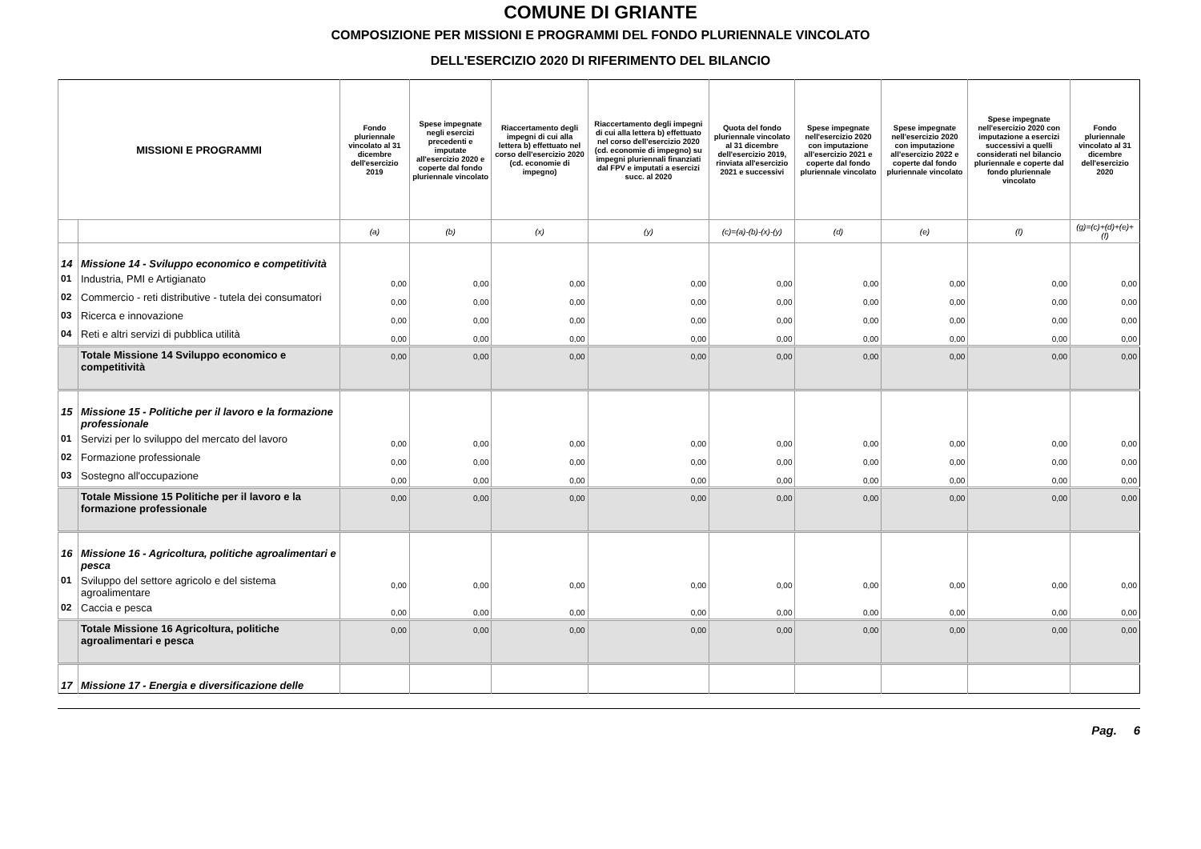COMUNE DI GRIANTE
COMPOSIZIONE PER MISSIONI E PROGRAMMI DEL FONDO PLURIENNALE VINCOLATO
DELL'ESERCIZIO 2020 DI RIFERIMENTO DEL BILANCIO
| MISSIONI E PROGRAMMI | | Fondo pluriennale vincolato al 31 dicembre dell'esercizio 2019 | Spese impegnate negli esercizi precedenti e imputate all'esercizio 2020 e coperte dal fondo pluriennale vincolato | Riaccertamento degli impegni di cui alla lettera b) effettuato nel corso dell'esercizio 2020 (cd. economie di impegno) | Riaccertamento degli impegni di cui alla lettera b) effettuato nel corso dell'esercizio 2020 (cd. economie di impegno) su impegni pluriennali finanziati dal FPV e imputati a esercizi succ. al 2020 | Quota del fondo pluriennale vincolato al 31 dicembre dell'esercizio 2019, rinviata all'esercizio 2021 e successivi | Spese impegnate nell'esercizio 2020 con imputazione all'esercizio 2021 e coperte dal fondo pluriennale vincolato | Spese impegnate nell'esercizio 2020 con imputazione all'esercizio 2022 e coperte dal fondo pluriennale vincolato | Spese impegnate nell'esercizio 2020 con imputazione a esercizi successivi a quelli considerati nel bilancio pluriennale e coperte dal fondo pluriennale vincolato | Fondo pluriennale vincolato al 31 dicembre dell'esercizio 2020 |
| --- | --- | --- | --- | --- | --- | --- | --- | --- | --- | --- |
| | | (a) | (b) | (x) | (y) | (c)=(a)-(b)-(x)-(y) | (d) | (e) | (f) | (g)=(c)+(d)+(e)+(f) |
| 14 | Missione 14 - Sviluppo economico e competitività | | | | | | | | | |
| 01 | Industria, PMI e Artigianato | 0,00 | 0,00 | 0,00 | 0,00 | 0,00 | 0,00 | 0,00 | 0,00 | 0,00 |
| 02 | Commercio - reti distributive - tutela dei consumatori | 0,00 | 0,00 | 0,00 | 0,00 | 0,00 | 0,00 | 0,00 | 0,00 | 0,00 |
| 03 | Ricerca e innovazione | 0,00 | 0,00 | 0,00 | 0,00 | 0,00 | 0,00 | 0,00 | 0,00 | 0,00 |
| 04 | Reti e altri servizi di pubblica utilità | 0,00 | 0,00 | 0,00 | 0,00 | 0,00 | 0,00 | 0,00 | 0,00 | 0,00 |
| | Totale Missione 14 Sviluppo economico e competitività | 0,00 | 0,00 | 0,00 | 0,00 | 0,00 | 0,00 | 0,00 | 0,00 | 0,00 |
| 15 | Missione 15 - Politiche per il lavoro e la formazione professionale | | | | | | | | | |
| 01 | Servizi per lo sviluppo del mercato del lavoro | 0,00 | 0,00 | 0,00 | 0,00 | 0,00 | 0,00 | 0,00 | 0,00 | 0,00 |
| 02 | Formazione professionale | 0,00 | 0,00 | 0,00 | 0,00 | 0,00 | 0,00 | 0,00 | 0,00 | 0,00 |
| 03 | Sostegno all'occupazione | 0,00 | 0,00 | 0,00 | 0,00 | 0,00 | 0,00 | 0,00 | 0,00 | 0,00 |
| | Totale Missione 15 Politiche per il lavoro e la formazione professionale | 0,00 | 0,00 | 0,00 | 0,00 | 0,00 | 0,00 | 0,00 | 0,00 | 0,00 |
| 16 | Missione 16 - Agricoltura, politiche agroalimentari e pesca | | | | | | | | | |
| 01 | Sviluppo del settore agricolo e del sistema agroalimentare | 0,00 | 0,00 | 0,00 | 0,00 | 0,00 | 0,00 | 0,00 | 0,00 | 0,00 |
| 02 | Caccia e pesca | 0,00 | 0,00 | 0,00 | 0,00 | 0,00 | 0,00 | 0,00 | 0,00 | 0,00 |
| | Totale Missione 16 Agricoltura, politiche agroalimentari e pesca | 0,00 | 0,00 | 0,00 | 0,00 | 0,00 | 0,00 | 0,00 | 0,00 | 0,00 |
| 17 | Missione 17 - Energia e diversificazione delle | | | | | | | | | |
Pag. 6